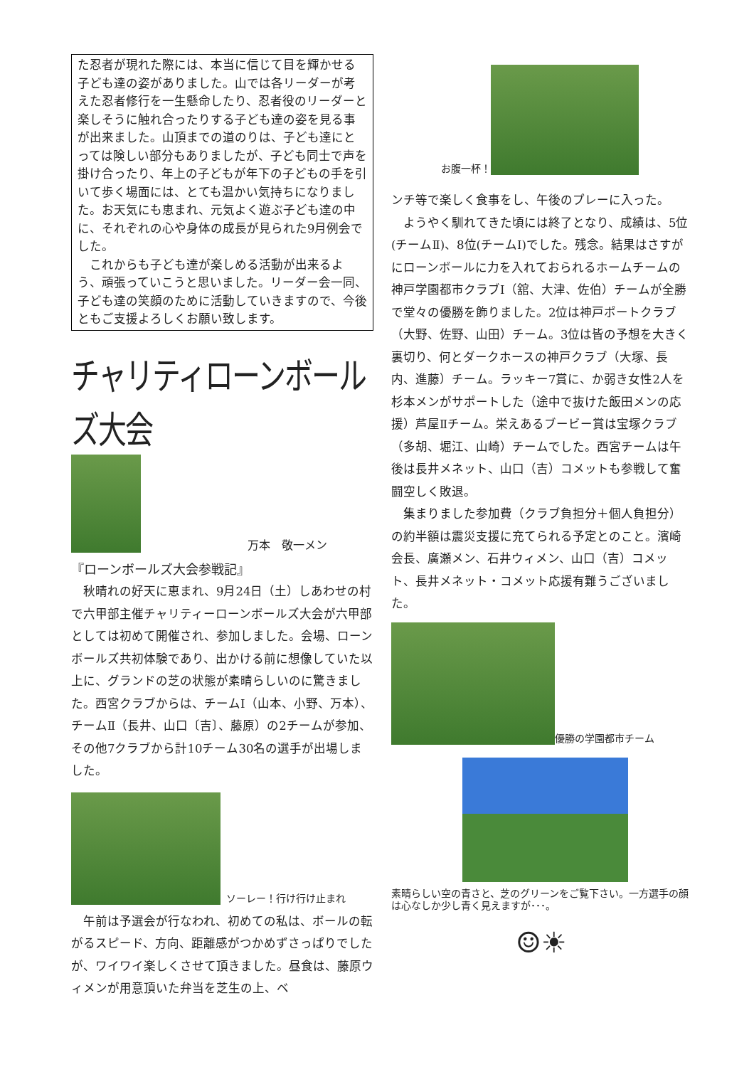た忍者が現れた際には、本当に信じて目を輝かせる子ども達の姿がありました。山では各リーダーが考えた忍者修行を一生懸命したり、忍者役のリーダーと楽しそうに触れ合ったりする子ども達の姿を見る事が出来ました。山頂までの道のりは、子ども達にとっては険しい部分もありましたが、子ども同士で声を掛け合ったり、年上の子どもが年下の子どもの手を引いて歩く場面には、とても温かい気持ちになりました。お天気にも恵まれ、元気よく遊ぶ子ども達の中に、それぞれの心や身体の成長が見られた9月例会でした。
　これからも子ども達が楽しめる活動が出来るよう、頑張っていこうと思いました。リーダー会一同、子ども達の笑顔のために活動していきますので、今後ともご支援よろしくお願い致します。
チャリティローンボールズ大会
万本　敬一メン
『ローンボールズ大会参戦記』
　秋晴れの好天に恵まれ、9月24日（土）しあわせの村で六甲部主催チャリティーローンボールズ大会が六甲部としては初めて開催され、参加しました。会場、ローンボールズ共初体験であり、出かける前に想像していた以上に、グランドの芝の状態が素晴らしいのに驚きました。西宮クラブからは、チームⅠ（山本、小野、万本）、チームⅡ（長井、山口〔吉〕、藤原）の2チームが参加、その他7クラブから計10チーム30名の選手が出場しました。
ソーレー！行け行け止まれ
　午前は予選会が行なわれ、初めての私は、ボールの転がるスピード、方向、距離感がつかめずさっぱりでしたが、ワイワイ楽しくさせて頂きました。昼食は、藤原ウィメンが用意頂いた弁当を芝生の上、ベ
お腹一杯！
ンチ等で楽しく食事をし、午後のプレーに入った。
　ようやく馴れてきた頃には終了となり、成績は、5位(チームⅡ)、8位(チームⅠ)でした。残念。結果はさすがにローンボールに力を入れておられるホームチームの神戸学園都市クラブⅠ（舘、大津、佐伯）チームが全勝で堂々の優勝を飾りました。2位は神戸ポートクラブ（大野、佐野、山田）チーム。3位は皆の予想を大きく裏切り、何とダークホースの神戸クラブ（大塚、長内、進藤）チーム。ラッキー7賞に、か弱き女性2人を杉本メンがサポートした（途中で抜けた飯田メンの応援）芦屋Ⅱチーム。栄えあるブービー賞は宝塚クラブ（多胡、堀江、山崎）チームでした。西宮チームは午後は長井メネット、山口（吉）コメットも参戦して奮闘空しく敗退。
　集まりました参加費（クラブ負担分＋個人負担分）の約半額は震災支援に充てられる予定とのこと。濱崎会長、廣瀬メン、石井ウィメン、山口（吉）コメット、長井メネット・コメット応援有難うございました。
優勝の学園都市チーム
素晴らしい空の青さと、芝のグリーンをご覧下さい。一方選手の顔は心なしか少し青く見えますが･･･。
☺☀